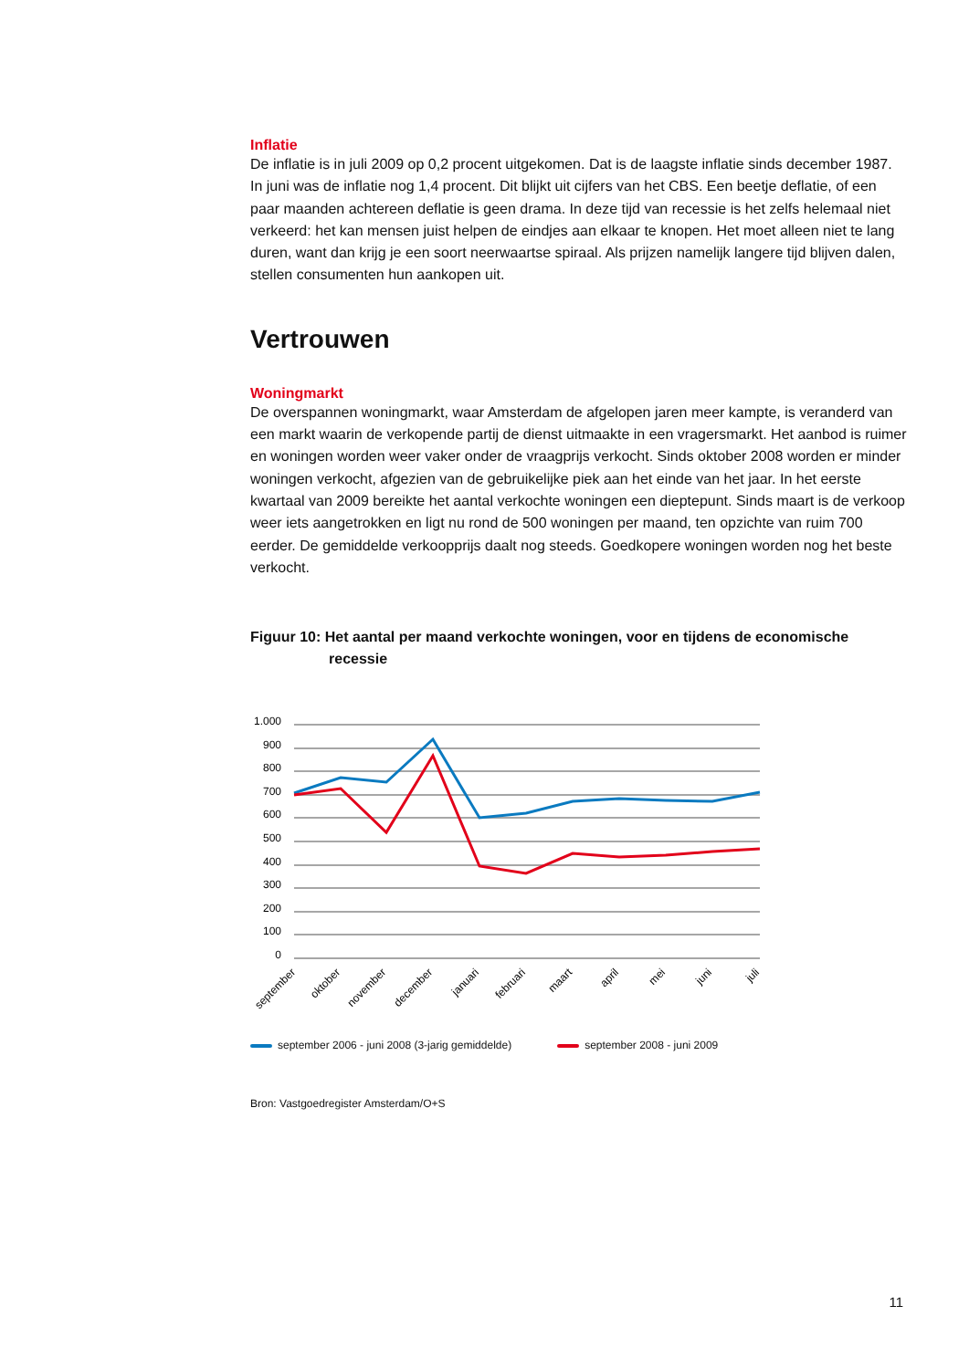Inflatie
De inflatie is in juli 2009 op 0,2 procent uitgekomen. Dat is de laagste inflatie sinds december 1987. In juni was de inflatie nog 1,4 procent. Dit blijkt uit cijfers van het CBS. Een beetje deflatie, of een paar maanden achtereen deflatie is geen drama. In deze tijd van recessie is het zelfs helemaal niet verkeerd: het kan mensen juist helpen de eindjes aan elkaar te knopen. Het moet alleen niet te lang duren, want dan krijg je een soort neerwaartse spiraal. Als prijzen namelijk langere tijd blijven dalen, stellen consumenten hun aankopen uit.
Vertrouwen
Woningmarkt
De overspannen woningmarkt, waar Amsterdam de afgelopen jaren meer kampte, is veranderd van een markt waarin de verkopende partij de dienst uitmaakte in een vragersmarkt. Het aanbod is ruimer en woningen worden weer vaker onder de vraagprijs verkocht. Sinds oktober 2008 worden er minder woningen verkocht, afgezien van de gebruikelijke piek aan het einde van het jaar. In het eerste kwartaal van 2009 bereikte het aantal verkochte woningen een dieptepunt. Sinds maart is de verkoop weer iets aangetrokken en ligt nu rond de 500 woningen per maand, ten opzichte van ruim 700 eerder. De gemiddelde verkoopprijs daalt nog steeds. Goedkopere woningen worden nog het beste verkocht.
Figuur 10: Het aantal per maand verkochte woningen, voor en tijdens de economische
recessie
1.000
900
800
700
600
500
400
300
200
100
0
september
oktober
november
december
januari
februari
maart
april
mei
juni
juli
september 2006 - juni 2008 (3-jarig gemiddelde)
september 2008 - juni 2009
Bron: Vastgoedregister Amsterdam/O+S
11